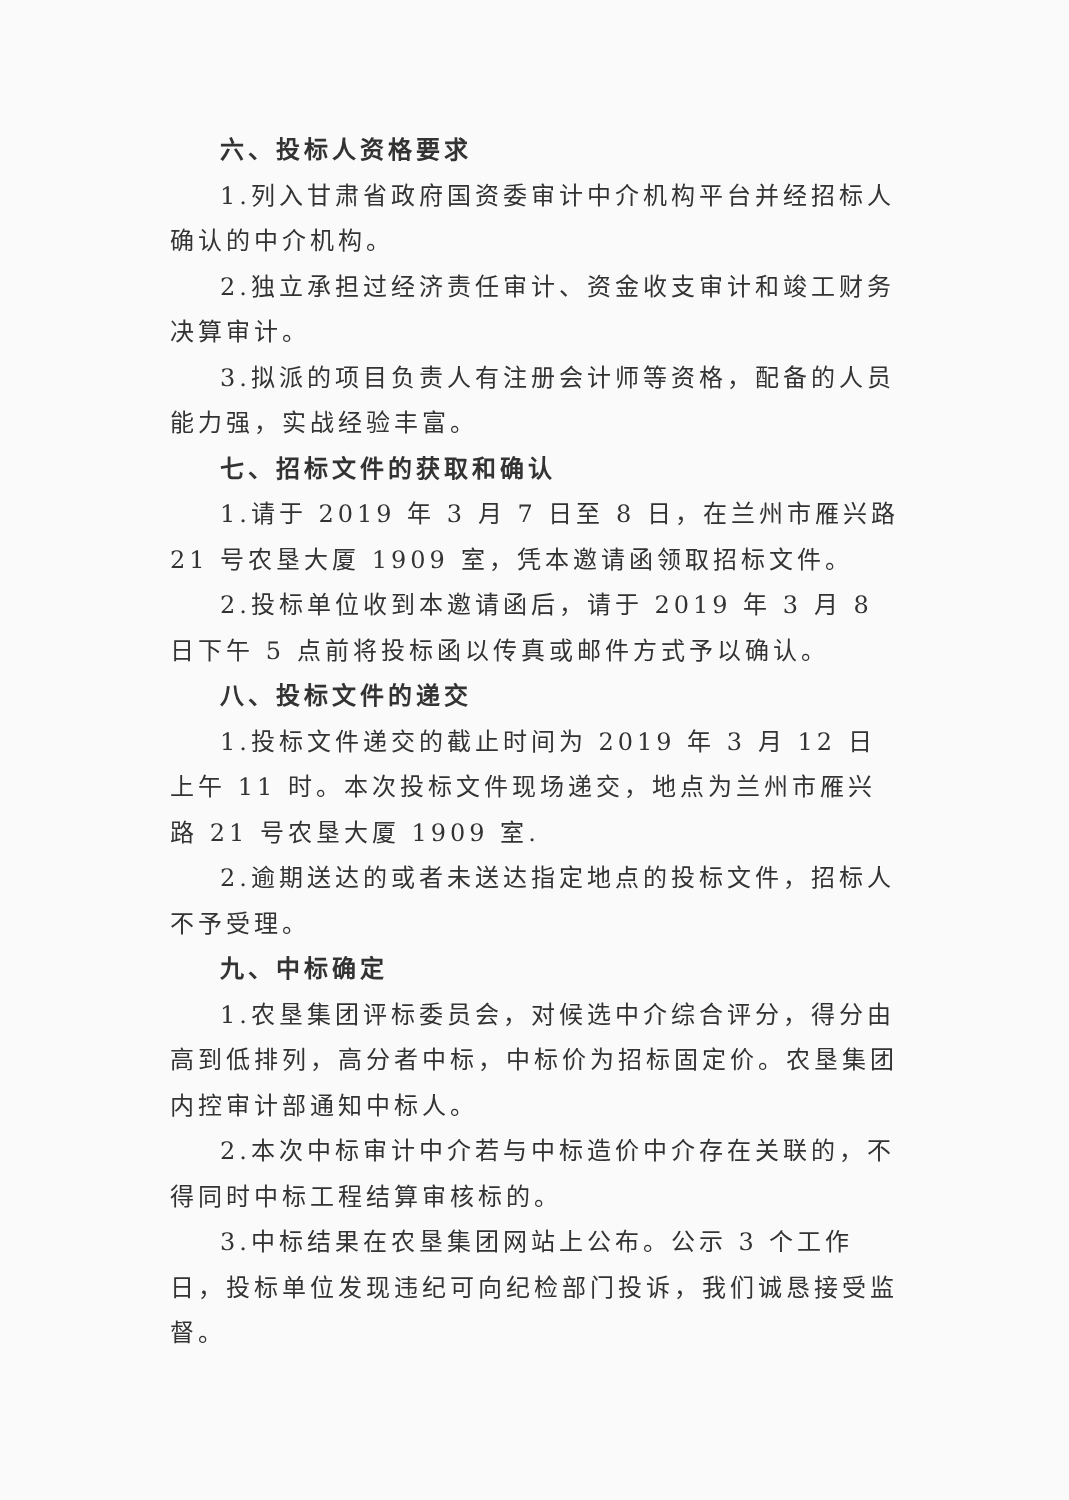六、投标人资格要求
1.列入甘肃省政府国资委审计中介机构平台并经招标人确认的中介机构。
2.独立承担过经济责任审计、资金收支审计和竣工财务决算审计。
3.拟派的项目负责人有注册会计师等资格，配备的人员能力强，实战经验丰富。
七、招标文件的获取和确认
1.请于 2019 年 3 月 7 日至 8 日，在兰州市雁兴路 21 号农垦大厦 1909 室，凭本邀请函领取招标文件。
2.投标单位收到本邀请函后，请于 2019 年 3 月 8 日下午 5 点前将投标函以传真或邮件方式予以确认。
八、投标文件的递交
1.投标文件递交的截止时间为 2019 年 3 月 12 日上午 11 时。本次投标文件现场递交，地点为兰州市雁兴路 21 号农垦大厦 1909 室.
2.逾期送达的或者未送达指定地点的投标文件，招标人不予受理。
九、中标确定
1.农垦集团评标委员会，对候选中介综合评分，得分由高到低排列，高分者中标，中标价为招标固定价。农垦集团内控审计部通知中标人。
2.本次中标审计中介若与中标造价中介存在关联的，不得同时中标工程结算审核标的。
3.中标结果在农垦集团网站上公布。公示 3 个工作日，投标单位发现违纪可向纪检部门投诉，我们诚恳接受监督。